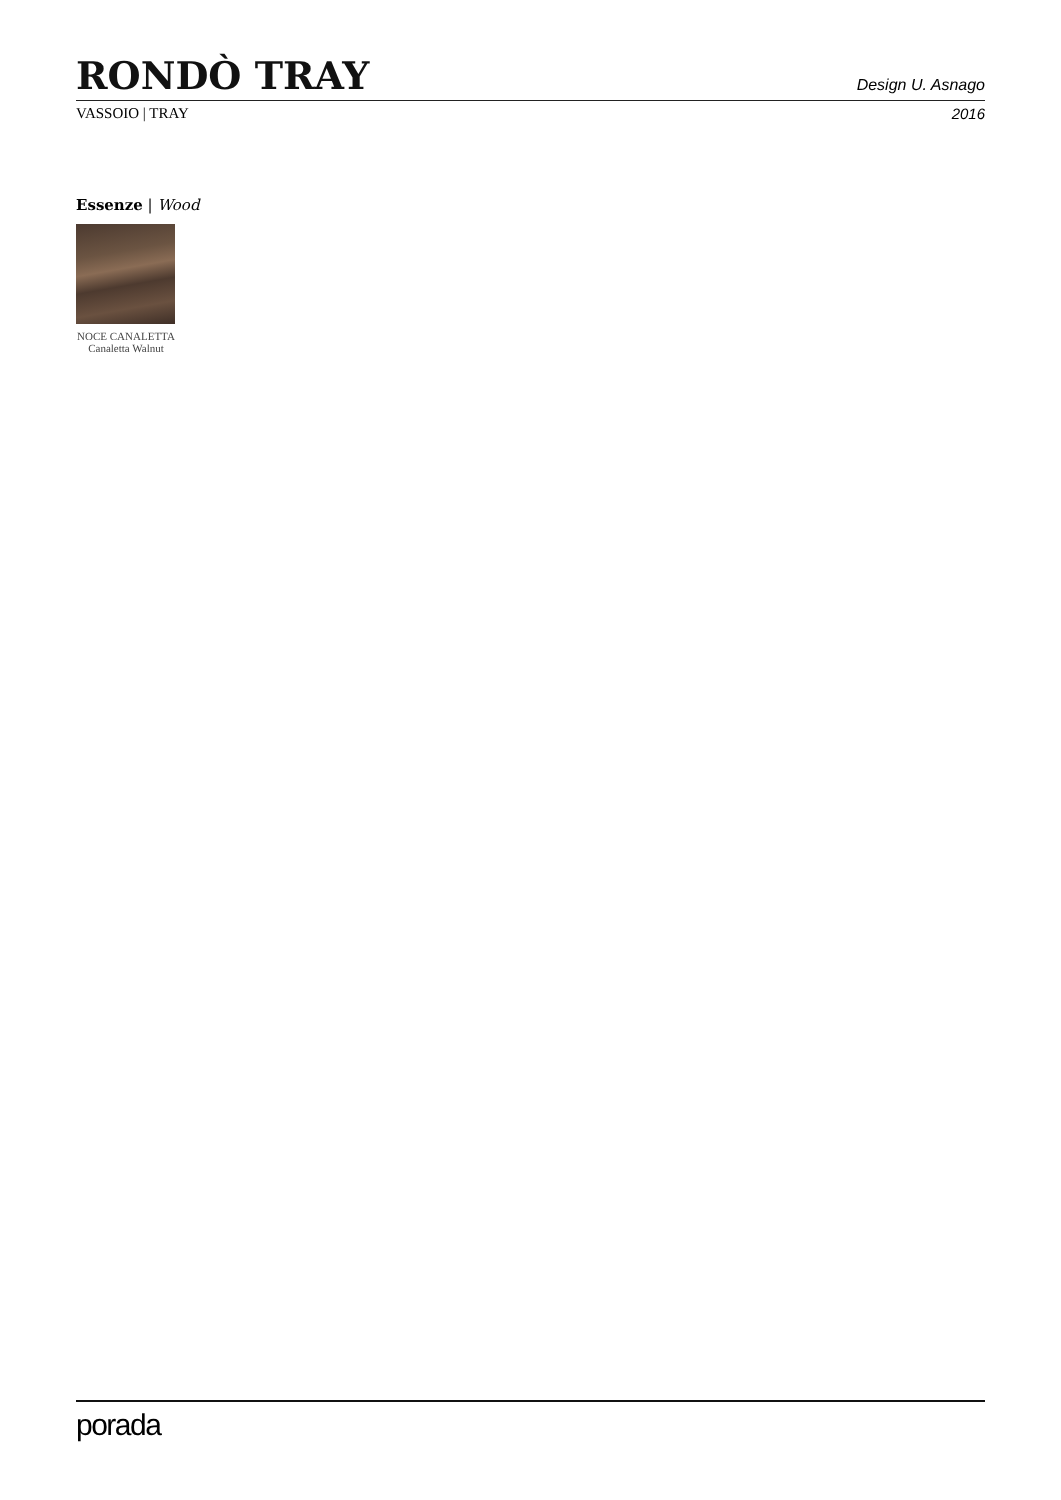RONDÒ TRAY
Design U. Asnago
VASSOIO | TRAY 2016
Essenze | Wood
NOCE CANALETTA
Canaletta Walnut
porada